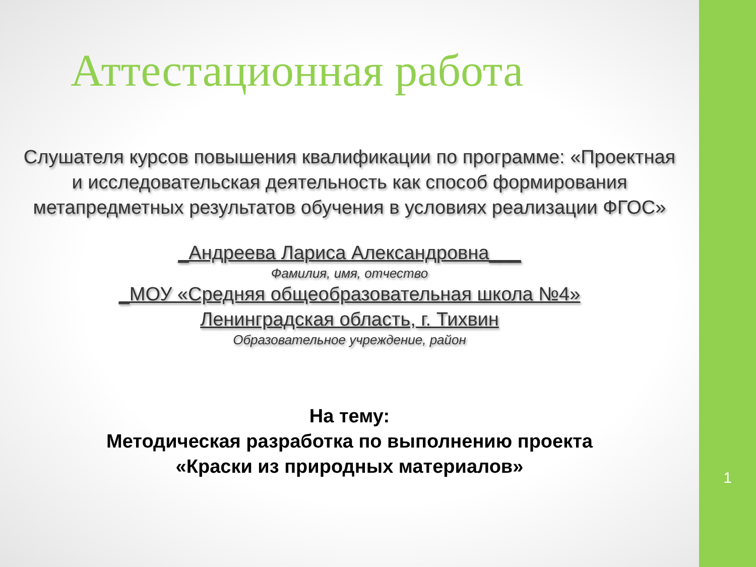Аттестационная работа
Слушателя курсов повышения квалификации по программе: «Проектная и исследовательская деятельность как способ формирования метапредметных результатов обучения в условиях реализации ФГОС»
_Андреева Лариса Александровна___
Фамилия, имя, отчество
_МОУ «Средняя общеобразовательная школа №4»
Ленинградская область, г. Тихвин
Образовательное учреждение, район
На тему:
Методическая разработка по выполнению проекта
«Краски из природных материалов»
1